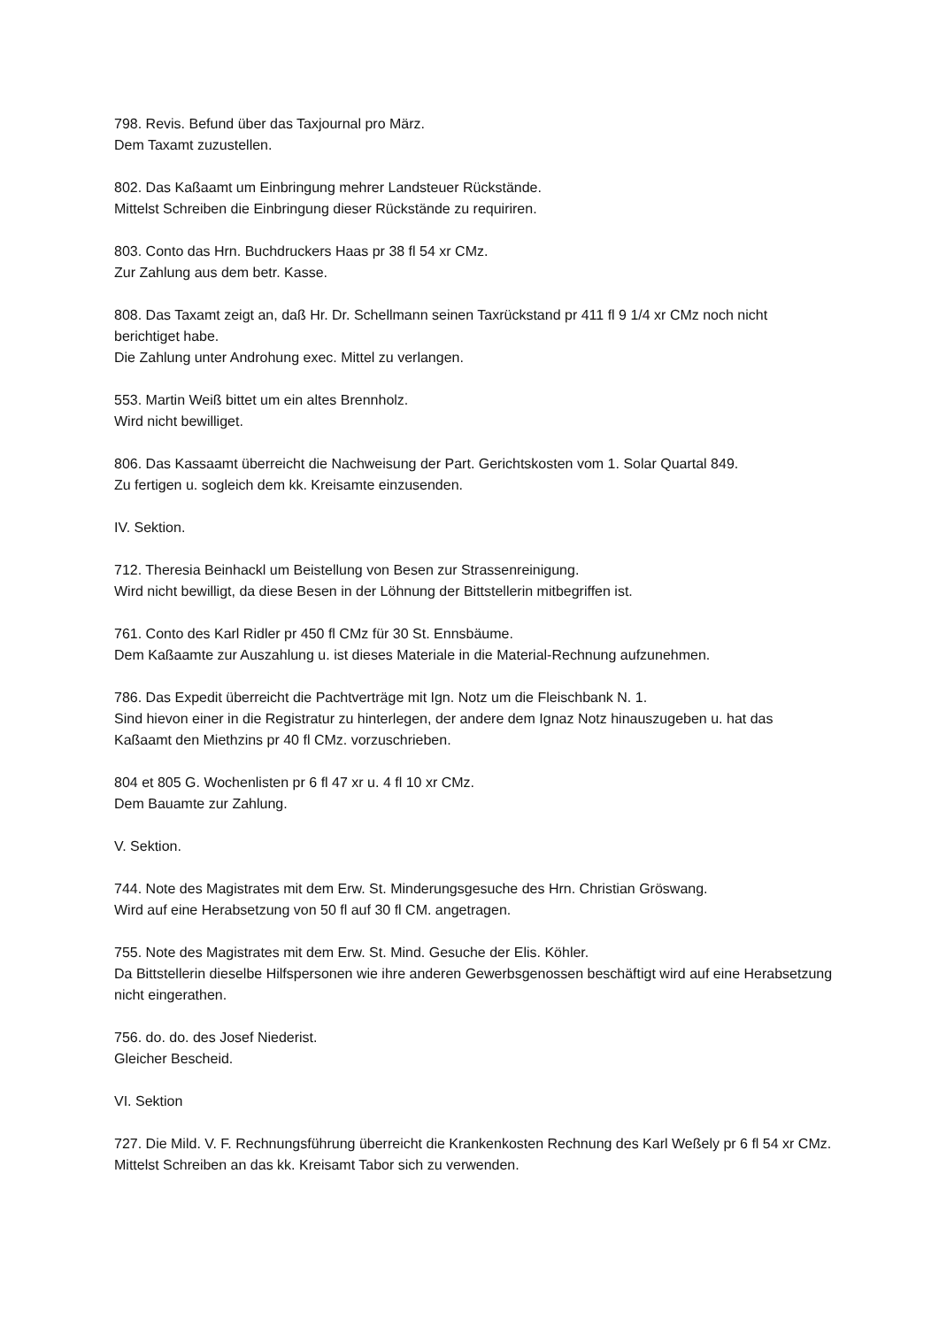798. Revis. Befund über das Taxjournal pro März.
Dem Taxamt zuzustellen.
802. Das Kaßaamt um Einbringung mehrer Landsteuer Rückstände.
Mittelst Schreiben die Einbringung dieser Rückstände zu requiriren.
803. Conto das Hrn. Buchdruckers Haas pr 38 fl 54 xr CMz.
Zur Zahlung aus dem betr. Kasse.
808. Das Taxamt zeigt an, daß Hr. Dr. Schellmann seinen Taxrückstand pr 411 fl 9 1/4 xr CMz noch nicht berichtiget habe.
Die Zahlung unter Androhung exec. Mittel zu verlangen.
553. Martin Weiß bittet um ein altes Brennholz.
Wird nicht bewilliget.
806. Das Kassaamt überreicht die Nachweisung der Part. Gerichtskosten vom 1. Solar Quartal 849.
Zu fertigen u. sogleich dem kk. Kreisamte einzusenden.
IV. Sektion.
712. Theresia Beinhackl um Beistellung von Besen zur Strassenreinigung.
Wird nicht bewilligt, da diese Besen in der Löhnung der Bittstellerin mitbegriffen ist.
761. Conto des Karl Ridler pr 450 fl CMz für 30 St. Ennsbäume.
Dem Kaßaamte zur Auszahlung u. ist dieses Materiale in die Material-Rechnung aufzunehmen.
786. Das Expedit überreicht die Pachtverträge mit Ign. Notz um die Fleischbank N. 1.
Sind hievon einer in die Registratur zu hinterlegen, der andere dem Ignaz Notz hinauszugeben u. hat das Kaßaamt den Miethzins pr 40 fl CMz. vorzuschrieben.
804 et 805 G. Wochenlisten pr 6 fl 47 xr u. 4 fl 10 xr CMz.
Dem Bauamte zur Zahlung.
V. Sektion.
744. Note des Magistrates mit dem Erw. St. Minderungsgesuche des Hrn. Christian Gröswang.
Wird auf eine Herabsetzung von 50 fl auf 30 fl CM. angetragen.
755. Note des Magistrates mit dem Erw. St. Mind. Gesuche der Elis. Köhler.
Da Bittstellerin dieselbe Hilfspersonen wie ihre anderen Gewerbsgenossen beschäftigt wird auf eine Herabsetzung nicht eingerathen.
756. do. do. des Josef Niederist.
Gleicher Bescheid.
VI. Sektion
727. Die Mild. V. F. Rechnungsführung überreicht die Krankenkosten Rechnung des Karl Weßely pr 6 fl 54 xr CMz.
Mittelst Schreiben an das kk. Kreisamt Tabor sich zu verwenden.